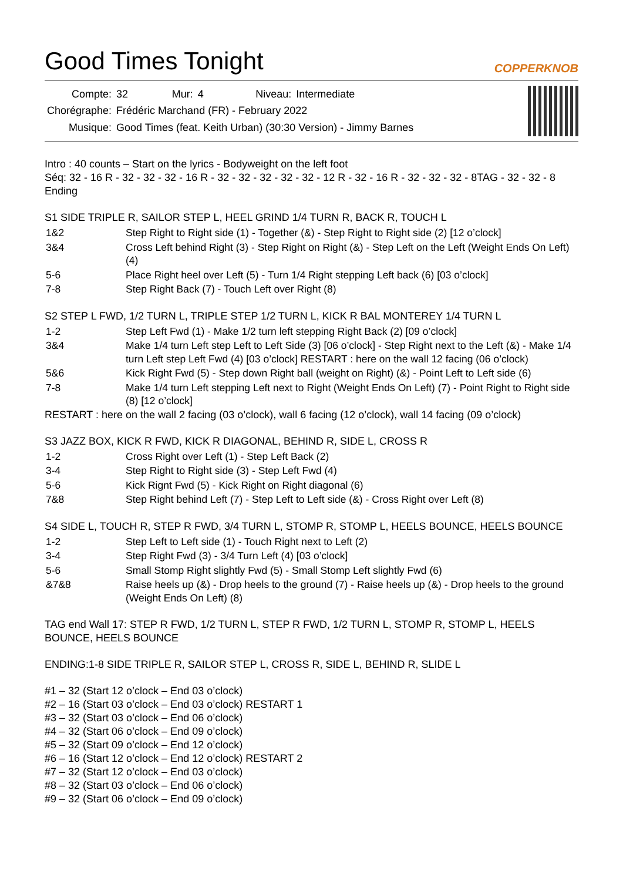Good Times Tonight
COPPERKNOB
| Compte: | 32 | Mur: | 4 | Niveau: | Intermediate |
| Chorégraphe: | Frédéric Marchand (FR) - February 2022 | | | | |
| Musique: | Good Times (feat. Keith Urban) (30:30 Version) - Jimmy Barnes | | | | |
Intro : 40 counts – Start on the lyrics - Bodyweight on the left foot
Séq: 32 - 16 R - 32 - 32 - 32 - 16 R - 32 - 32 - 32 - 32 - 32 - 12 R - 32 - 16 R - 32 - 32 - 32 - 8TAG - 32 - 32 - 8 Ending
S1 SIDE TRIPLE R, SAILOR STEP L, HEEL GRIND 1/4 TURN R, BACK R, TOUCH L
| 1&2 | Step Right to Right side (1) - Together (&) - Step Right to Right side (2) [12 o’clock] |
| 3&4 | Cross Left behind Right (3) - Step Right on Right (&) - Step Left on the Left (Weight Ends On Left) (4) |
| 5-6 | Place Right heel over Left (5) - Turn 1/4 Right stepping Left back (6) [03 o’clock] |
| 7-8 | Step Right Back (7) - Touch Left over Right (8) |
S2 STEP L FWD, 1/2 TURN L, TRIPLE STEP 1/2 TURN L, KICK R BAL MONTEREY 1/4 TURN L
| 1-2 | Step Left Fwd (1) - Make 1/2 turn left stepping Right Back (2) [09 o’clock] |
| 3&4 | Make 1/4 turn Left step Left to Left Side (3) [06 o’clock] - Step Right next to the Left (&) - Make 1/4 turn Left step Left Fwd (4) [03 o’clock] RESTART : here on the wall 12 facing (06 o’clock) |
| 5&6 | Kick Right Fwd (5) - Step down Right ball (weight on Right) (&) - Point Left to Left side (6) |
| 7-8 | Make 1/4 turn Left stepping Left next to Right (Weight Ends On Left) (7) - Point Right to Right side (8) [12 o’clock] |
RESTART : here on the wall 2 facing (03 o’clock), wall 6 facing (12 o’clock), wall 14 facing (09 o’clock)
S3 JAZZ BOX, KICK R FWD, KICK R DIAGONAL, BEHIND R, SIDE L, CROSS R
| 1-2 | Cross Right over Left (1) - Step Left Back (2) |
| 3-4 | Step Right to Right side (3) - Step Left Fwd (4) |
| 5-6 | Kick Rignt Fwd (5) - Kick Right on Right diagonal (6) |
| 7&8 | Step Right behind Left (7) - Step Left to Left side (&) - Cross Right over Left (8) |
S4 SIDE L, TOUCH R, STEP R FWD, 3/4 TURN L, STOMP R, STOMP L, HEELS BOUNCE, HEELS BOUNCE
| 1-2 | Step Left to Left side (1) - Touch Right next to Left (2) |
| 3-4 | Step Right Fwd (3) - 3/4 Turn Left (4) [03 o’clock] |
| 5-6 | Small Stomp Right slightly Fwd (5) - Small Stomp Left slightly Fwd (6) |
| &7&8 | Raise heels up (&) - Drop heels to the ground (7) - Raise heels up (&) - Drop heels to the ground (Weight Ends On Left) (8) |
TAG end Wall 17: STEP R FWD, 1/2 TURN L, STEP R FWD, 1/2 TURN L, STOMP R, STOMP L, HEELS BOUNCE, HEELS BOUNCE
ENDING:1-8 SIDE TRIPLE R, SAILOR STEP L, CROSS R, SIDE L, BEHIND R, SLIDE L
#1 – 32 (Start 12 o’clock – End 03 o’clock)
#2 – 16 (Start 03 o’clock – End 03 o’clock) RESTART 1
#3 – 32 (Start 03 o’clock – End 06 o’clock)
#4 – 32 (Start 06 o’clock – End 09 o’clock)
#5 – 32 (Start 09 o’clock – End 12 o’clock)
#6 – 16 (Start 12 o’clock – End 12 o’clock) RESTART 2
#7 – 32 (Start 12 o’clock – End 03 o’clock)
#8 – 32 (Start 03 o’clock – End 06 o’clock)
#9 – 32 (Start 06 o’clock – End 09 o’clock)